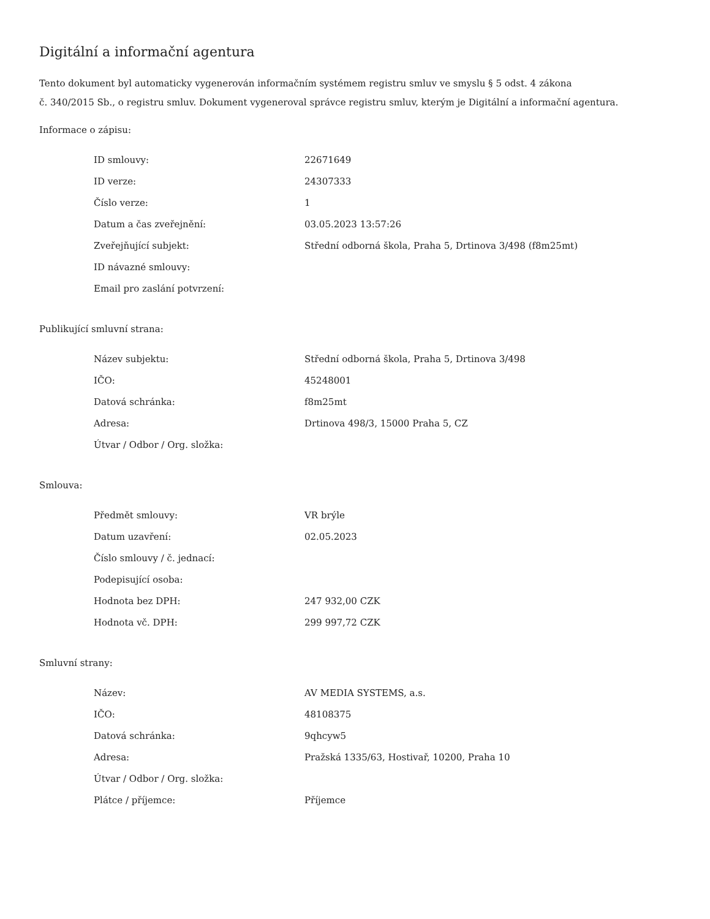Digitální a informační agentura
Tento dokument byl automaticky vygenerován informačním systémem registru smluv ve smyslu § 5 odst. 4 zákona
č. 340/2015 Sb., o registru smluv. Dokument vygeneroval správce registru smluv, kterým je Digitální a informační agentura.
Informace o zápisu:
| ID smlouvy: | 22671649 |
| ID verze: | 24307333 |
| Číslo verze: | 1 |
| Datum a čas zveřejnění: | 03.05.2023 13:57:26 |
| Zveřejňující subjekt: | Střední odborná škola, Praha 5, Drtinova 3/498 (f8m25mt) |
| ID návazné smlouvy: | |
| Email pro zaslání potvrzení: | |
Publikující smluvní strana:
| Název subjektu: | Střední odborná škola, Praha 5, Drtinova 3/498 |
| IČO: | 45248001 |
| Datová schránka: | f8m25mt |
| Adresa: | Drtinova 498/3, 15000 Praha 5, CZ |
| Útvar / Odbor / Org. složka: | |
Smlouva:
| Předmět smlouvy: | VR brýle |
| Datum uzavření: | 02.05.2023 |
| Číslo smlouvy / č. jednací: | |
| Podepisující osoba: | |
| Hodnota bez DPH: | 247 932,00 CZK |
| Hodnota vč. DPH: | 299 997,72 CZK |
Smluvní strany:
| Název: | AV MEDIA SYSTEMS, a.s. |
| IČO: | 48108375 |
| Datová schránka: | 9qhcyw5 |
| Adresa: | Pražská 1335/63, Hostivař, 10200, Praha 10 |
| Útvar / Odbor / Org. složka: | |
| Plátce / příjemce: | Příjemce |